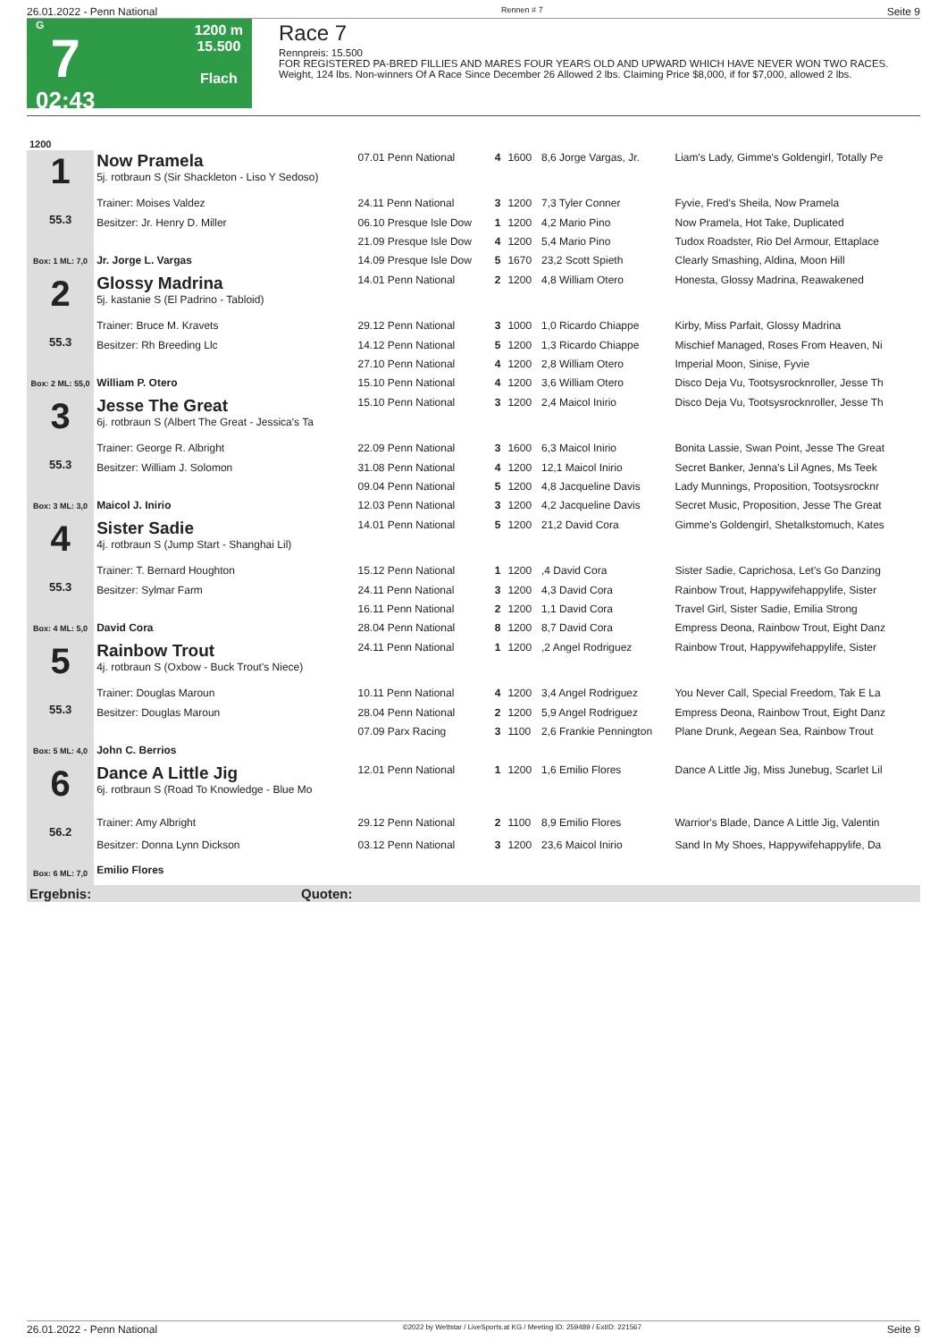26.01.2022 - Penn National Rennen # 7 Seite 9
G
7
02:43
1200 m
15.500
Flach
Race 7
Rennpreis: 15.500
FOR REGISTERED PA-BRED FILLIES AND MARES FOUR YEARS OLD AND UPWARD WHICH HAVE NEVER WON TWO RACES.
Weight, 124 lbs. Non-winners Of A Race Since December 26 Allowed 2 lbs. Claiming Price $8,000, if for $7,000, allowed 2 lbs.
| 1200 | | | | | | |
| 1 55.3 Box: 1 ML: 7,0 | Now Pramela 5j. rotbraun S (Sir Shackleton - Liso Y Sedoso) | 07.01 Penn National | 4 | 1600 | 8,6 Jorge Vargas, Jr. | Liam's Lady, Gimme's Goldengirl, Totally Pe |
| | Trainer: Moises Valdez | 24.11 Penn National | 3 | 1200 | 7,3 Tyler Conner | Fyvie, Fred's Sheila, Now Pramela |
| | Besitzer: Jr. Henry D. Miller | 06.10 Presque Isle Dow | 1 | 1200 | 4,2 Mario Pino | Now Pramela, Hot Take, Duplicated |
| | | 21.09 Presque Isle Dow | 4 | 1200 | 5,4 Mario Pino | Tudox Roadster, Rio Del Armour, Ettaplace |
| | Jr. Jorge L. Vargas | 14.09 Presque Isle Dow | 5 | 1670 | 23,2 Scott Spieth | Clearly Smashing, Aldina, Moon Hill |
| 2 55.3 Box: 2 ML: 55,0 | Glossy Madrina 5j. kastanie S (El Padrino - Tabloid) | 14.01 Penn National | 2 | 1200 | 4,8 William Otero | Honesta, Glossy Madrina, Reawakened |
| | Trainer: Bruce M. Kravets | 29.12 Penn National | 3 | 1000 | 1,0 Ricardo Chiappe | Kirby, Miss Parfait, Glossy Madrina |
| | Besitzer: Rh Breeding Llc | 14.12 Penn National | 5 | 1200 | 1,3 Ricardo Chiappe | Mischief Managed, Roses From Heaven, Ni |
| | | 27.10 Penn National | 4 | 1200 | 2,8 William Otero | Imperial Moon, Sinise, Fyvie |
| | William P. Otero | 15.10 Penn National | 4 | 1200 | 3,6 William Otero | Disco Deja Vu, Tootsysrocknroller, Jesse Th |
| 3 55.3 Box: 3 ML: 3,0 | Jesse The Great 6j. rotbraun S (Albert The Great - Jessica's Ta | 15.10 Penn National | 3 | 1200 | 2,4 Maicol Inirio | Disco Deja Vu, Tootsysrocknroller, Jesse Th |
| | Trainer: George R. Albright | 22.09 Penn National | 3 | 1600 | 6,3 Maicol Inirio | Bonita Lassie, Swan Point, Jesse The Great |
| | Besitzer: William J. Solomon | 31.08 Penn National | 4 | 1200 | 12,1 Maicol Inirio | Secret Banker, Jenna's Lil Agnes, Ms Teek |
| | | 09.04 Penn National | 5 | 1200 | 4,8 Jacqueline Davis | Lady Munnings, Proposition, Tootsysrocknr |
| | Maicol J. Inirio | 12.03 Penn National | 3 | 1200 | 4,2 Jacqueline Davis | Secret Music, Proposition, Jesse The Great |
| 4 55.3 Box: 4 ML: 5,0 | Sister Sadie 4j. rotbraun S (Jump Start - Shanghai Lil) | 14.01 Penn National | 5 | 1200 | 21,2 David Cora | Gimme's Goldengirl, Shetalkstomuch, Kates |
| | Trainer: T. Bernard Houghton | 15.12 Penn National | 1 | 1200 | ,4 David Cora | Sister Sadie, Caprichosa, Let's Go Danzing |
| | Besitzer: Sylmar Farm | 24.11 Penn National | 3 | 1200 | 4,3 David Cora | Rainbow Trout, Happywifehappylife, Sister |
| | | 16.11 Penn National | 2 | 1200 | 1,1 David Cora | Travel Girl, Sister Sadie, Emilia Strong |
| | David Cora | 28.04 Penn National | 8 | 1200 | 8,7 David Cora | Empress Deona, Rainbow Trout, Eight Danz |
| 5 55.3 Box: 5 ML: 4,0 | Rainbow Trout 4j. rotbraun S (Oxbow - Buck Trout's Niece) | 24.11 Penn National | 1 | 1200 | ,2 Angel Rodriguez | Rainbow Trout, Happywifehappylife, Sister |
| | Trainer: Douglas Maroun | 10.11 Penn National | 4 | 1200 | 3,4 Angel Rodriguez | You Never Call, Special Freedom, Tak E La |
| | Besitzer: Douglas Maroun | 28.04 Penn National | 2 | 1200 | 5,9 Angel Rodriguez | Empress Deona, Rainbow Trout, Eight Danz |
| | | 07.09 Parx Racing | 3 | 1100 | 2,6 Frankie Pennington | Plane Drunk, Aegean Sea, Rainbow Trout |
| | John C. Berrios | | | | | |
| 6 56.2 Box: 6 ML: 7,0 | Dance A Little Jig 6j. rotbraun S (Road To Knowledge - Blue Mo | 12.01 Penn National | 1 | 1200 | 1,6 Emilio Flores | Dance A Little Jig, Miss Junebug, Scarlet Lil |
| | Trainer: Amy Albright | 29.12 Penn National | 2 | 1100 | 8,9 Emilio Flores | Warrior's Blade, Dance A Little Jig, Valentin |
| | Besitzer: Donna Lynn Dickson | 03.12 Penn National | 3 | 1200 | 23,6 Maicol Inirio | Sand In My Shoes, Happywifehappylife, Da |
| | Emilio Flores | | | | | |
| Ergebnis: | Quoten: | | | | | |
26.01.2022 - Penn National ©2022 by Wettstar / LiveSports.at KG / Meeting ID: 259489 / ExtID: 221567 Seite 9